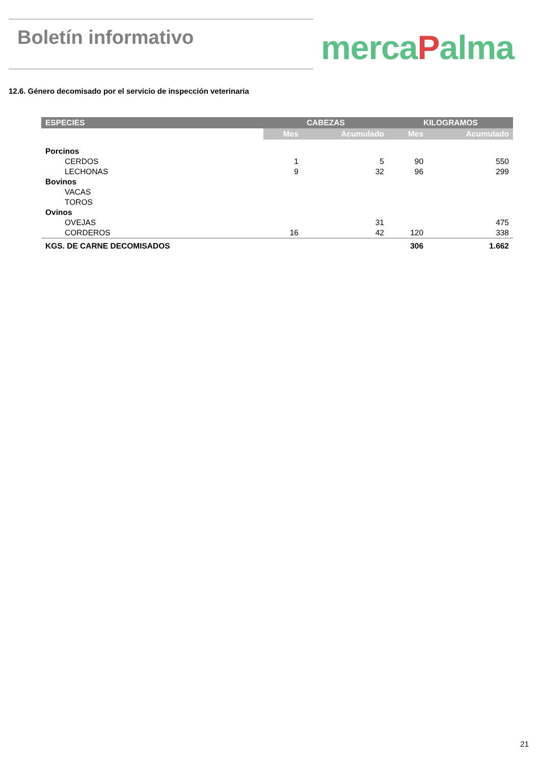Boletín informativo
mercaPalma
12.6. Género decomisado por el servicio de inspección veterinaria
| ESPECIES | CABEZAS | | KILOGRAMOS | |
| --- | --- | --- | --- | --- |
| | Mes | Acumulado | Mes | Acumulado |
| Porcinos | | | | |
| CERDOS | 1 | 5 | 90 | 550 |
| LECHONAS | 9 | 32 | 96 | 299 |
| Bovinos | | | | |
| VACAS | | | | |
| TOROS | | | | |
| Ovinos | | | | |
| OVEJAS | | 31 | | 475 |
| CORDEROS | 16 | 42 | 120 | 338 |
| KGS. DE CARNE DECOMISADOS | | | 306 | 1.662 |
21